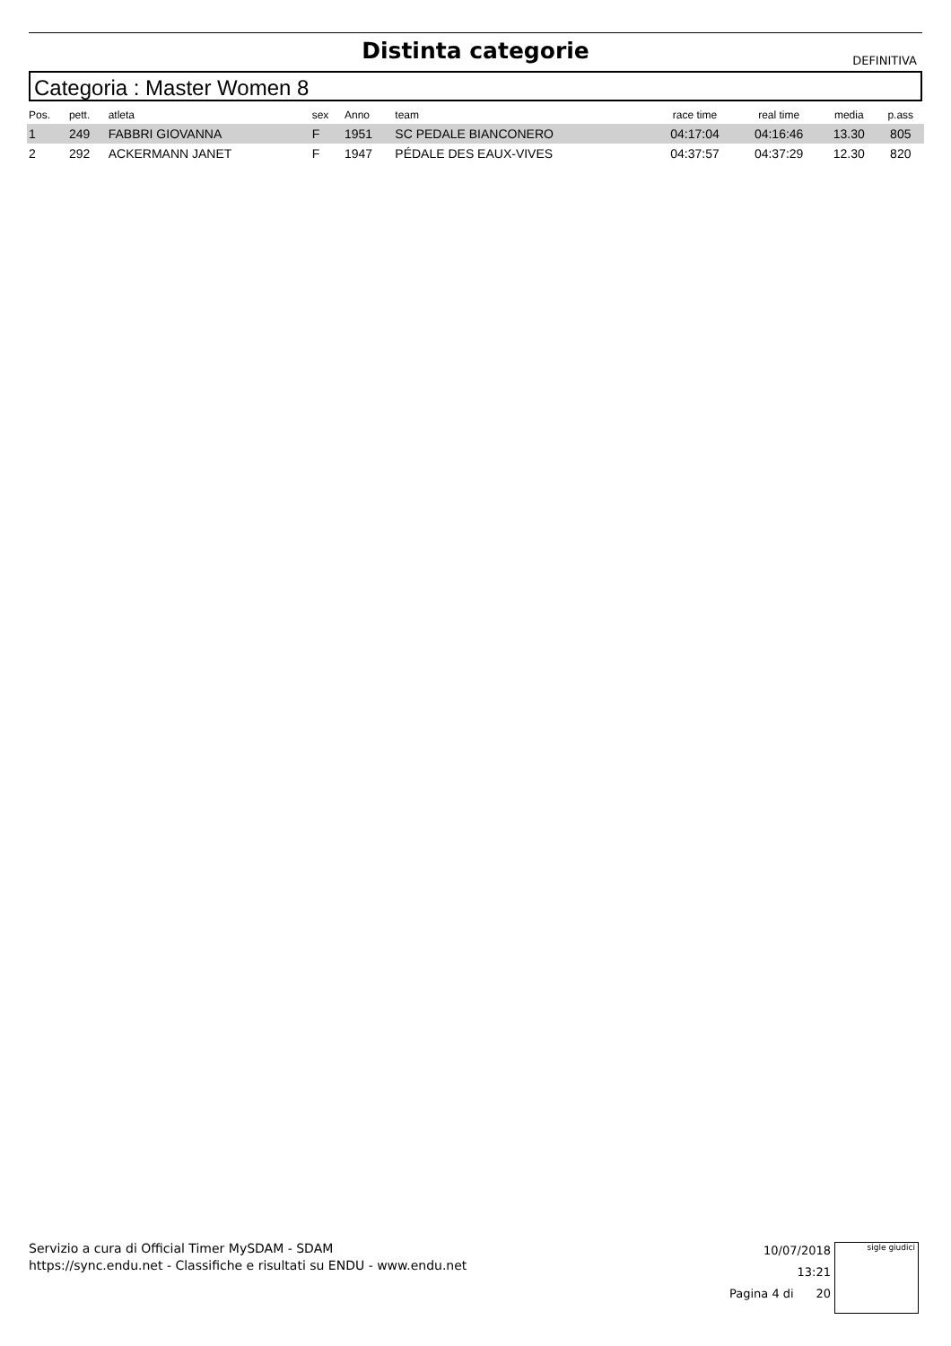Distinta categorie
DEFINITIVA
Categoria : Master Women 8
| Pos. | pett. | atleta | sex | Anno | team | race time | real time | media | p.ass |
| --- | --- | --- | --- | --- | --- | --- | --- | --- | --- |
| 1 | 249 | FABBRI GIOVANNA | F | 1951 | SC PEDALE BIANCONERO | 04:17:04 | 04:16:46 | 13.30 | 805 |
| 2 | 292 | ACKERMANN JANET | F | 1947 | PÉDALE DES EAUX-VIVES | 04:37:57 | 04:37:29 | 12.30 | 820 |
Servizio a cura di Official Timer MySDAM - SDAM
https://sync.endu.net - Classifiche e risultati su ENDU - www.endu.net
10/07/2018 13:21
Pagina 4 di 20
sigle giudici